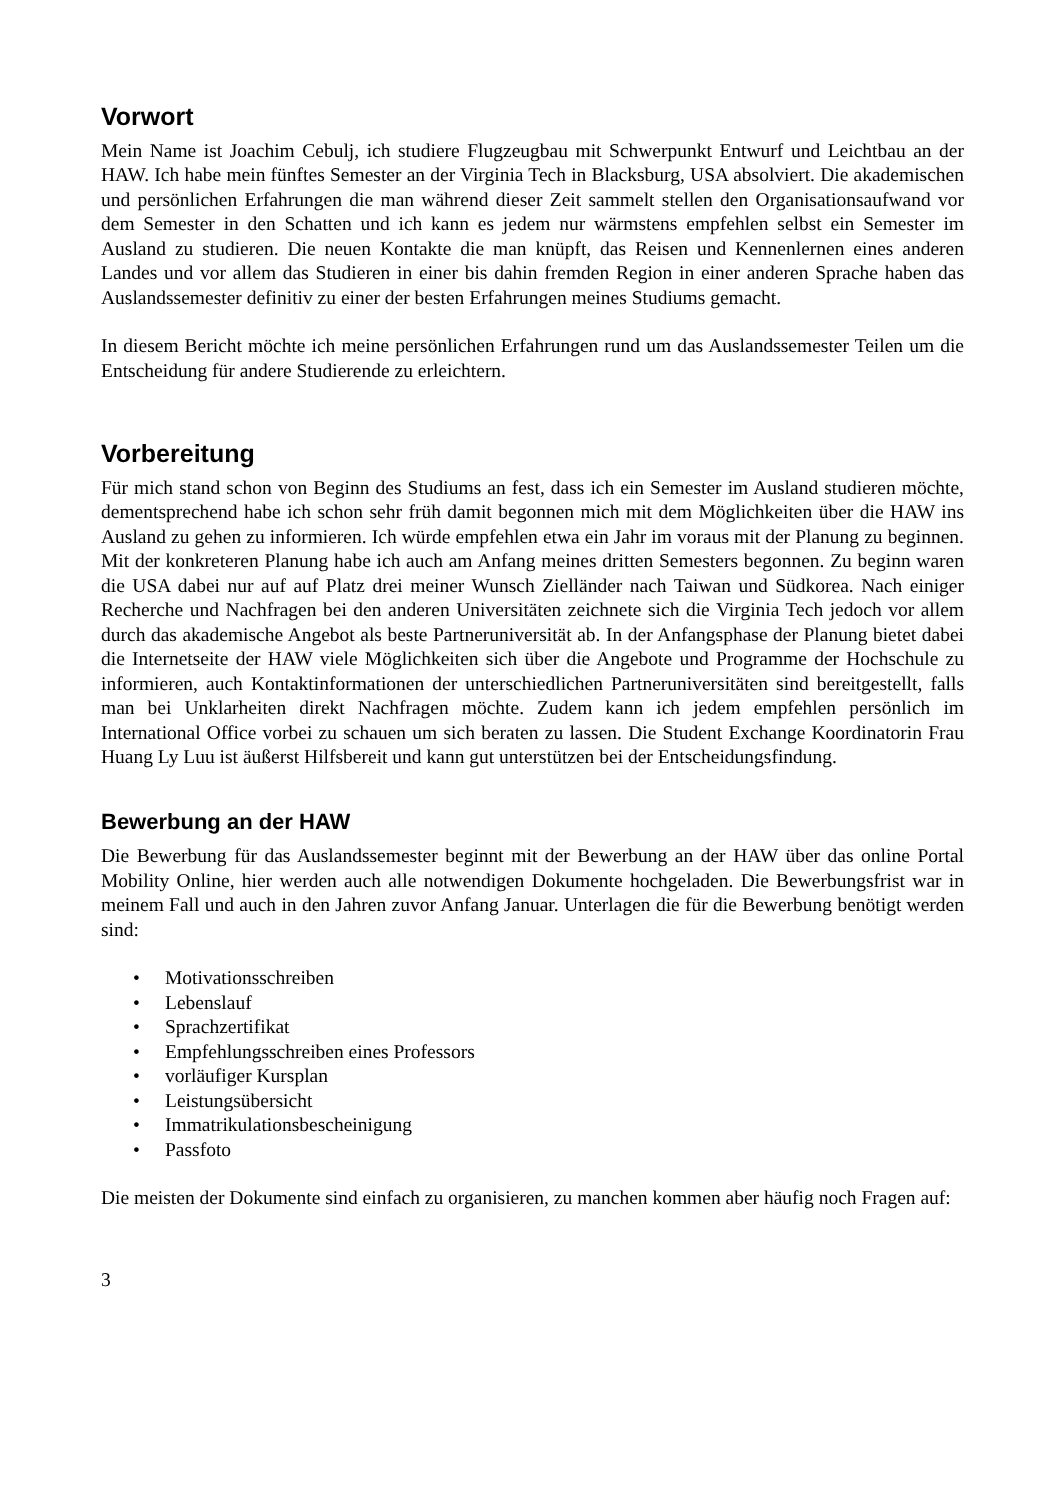Vorwort
Mein Name ist Joachim Cebulj, ich studiere Flugzeugbau mit Schwerpunkt Entwurf und Leichtbau an der HAW. Ich habe mein fünftes Semester an der Virginia Tech in Blacksburg, USA absolviert. Die akademischen und persönlichen Erfahrungen die man während dieser Zeit sammelt stellen den Organisationsaufwand vor dem Semester in den Schatten und ich kann es jedem nur wärmstens empfehlen selbst ein Semester im Ausland zu studieren. Die neuen Kontakte die man knüpft, das Reisen und Kennenlernen eines anderen Landes und vor allem das Studieren in einer bis dahin fremden Region in einer anderen Sprache haben das Auslandssemester definitiv zu einer der besten Erfahrungen meines Studiums gemacht.
In diesem Bericht möchte ich meine persönlichen Erfahrungen rund um das Auslandssemester Teilen um die Entscheidung für andere Studierende zu erleichtern.
Vorbereitung
Für mich stand schon von Beginn des Studiums an fest, dass ich ein Semester im Ausland studieren möchte, dementsprechend habe ich schon sehr früh damit begonnen mich mit dem Möglichkeiten über die HAW ins Ausland zu gehen zu informieren. Ich würde empfehlen etwa ein Jahr im voraus mit der Planung zu beginnen. Mit der konkreteren Planung habe ich auch am Anfang meines dritten Semesters begonnen. Zu beginn waren die USA dabei nur auf auf Platz drei meiner Wunsch Zielländer nach Taiwan und Südkorea. Nach einiger Recherche und Nachfragen bei den anderen Universitäten zeichnete sich die Virginia Tech jedoch vor allem durch das akademische Angebot als beste Partneruniversität ab. In der Anfangsphase der Planung bietet dabei die Internetseite der HAW viele Möglichkeiten sich über die Angebote und Programme der Hochschule zu informieren, auch Kontaktinformationen der unterschiedlichen Partneruniversitäten sind bereitgestellt, falls man bei Unklarheiten direkt Nachfragen möchte. Zudem kann ich jedem empfehlen persönlich im International Office vorbei zu schauen um sich beraten zu lassen. Die Student Exchange Koordinatorin Frau Huang Ly Luu ist äußerst Hilfsbereit und kann gut unterstützen bei der Entscheidungsfindung.
Bewerbung an der HAW
Die Bewerbung für das Auslandssemester beginnt mit der Bewerbung an der HAW über das online Portal Mobility Online, hier werden auch alle notwendigen Dokumente hochgeladen. Die Bewerbungsfrist war in meinem Fall und auch in den Jahren zuvor Anfang Januar. Unterlagen die für die Bewerbung benötigt werden sind:
• Motivationsschreiben
• Lebenslauf
• Sprachzertifikat
• Empfehlungsschreiben eines Professors
• vorläufiger Kursplan
• Leistungsübersicht
• Immatrikulationsbescheinigung
• Passfoto
Die meisten der Dokumente sind einfach zu organisieren, zu manchen kommen aber häufig noch Fragen auf:
3